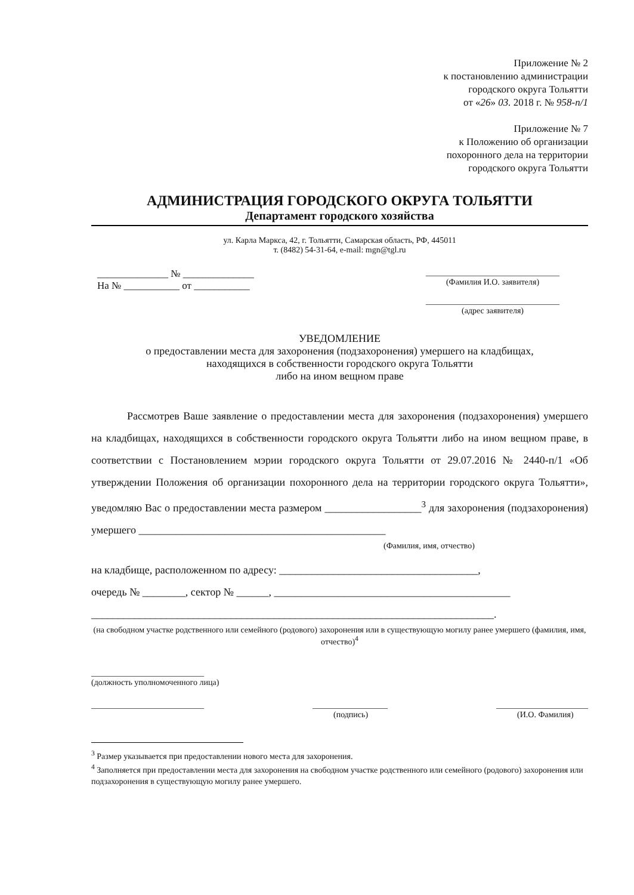Приложение № 2
к постановлению администрации
городского округа Тольятти
от «26» 03. 2018 г. № 958-п/1
Приложение № 7
к Положению об организации
похоронного дела на территории
городского округа Тольятти
АДМИНИСТРАЦИЯ ГОРОДСКОГО ОКРУГА ТОЛЬЯТТИ
Департамент городского хозяйства
ул. Карла Маркса, 42, г. Тольятти, Самарская область, РФ, 445011
т. (8482) 54-31-64, e-mail: mgn@tgl.ru
______________ № ______________
На № ___________ от ___________
________________________________
(Фамилия И.О. заявителя)
________________________________
(адрес заявителя)
УВЕДОМЛЕНИЕ
о предоставлении места для захоронения (подзахоронения) умершего на кладбищах,
находящихся в собственности городского округа Тольятти
либо на ином вещном праве
Рассмотрев Ваше заявление о предоставлении места для захоронения (подзахоронения) умершего на кладбищах, находящихся в собственности городского округа Тольятти либо на ином вещном праве, в соответствии с Постановлением мэрии городского округа Тольятти от 29.07.2016 № 2440-п/1 «Об утверждении Положения об организации похоронного дела на территории городского округа Тольятти», уведомляю Вас о предоставлении места размером __________________<sup>3</sup> для захоронения (подзахоронения) умершего ______________________________________________
(Фамилия, имя, отчество)
на кладбище, расположенном по адресу: _____________________________________,
очередь № ________, сектор № ______, ____________________________________________
___________________________________________________________________________.
(на свободном участке родственного или семейного (родового) захоронения или в существующую могилу ранее умершего (фамилия, имя, отчество)<sup>4</sup>
___________________________
(должность уполномоченного лица)
___________________________ __________________
(подпись) ______________________
(И.О. Фамилия)
<sup>3</sup> Размер указывается при предоставлении нового места для захоронения.
<sup>4</sup> Заполняется при предоставлении места для захоронения на свободном участке родственного или семейного (родового) захоронения или подзахоронения в существующую могилу ранее умершего.